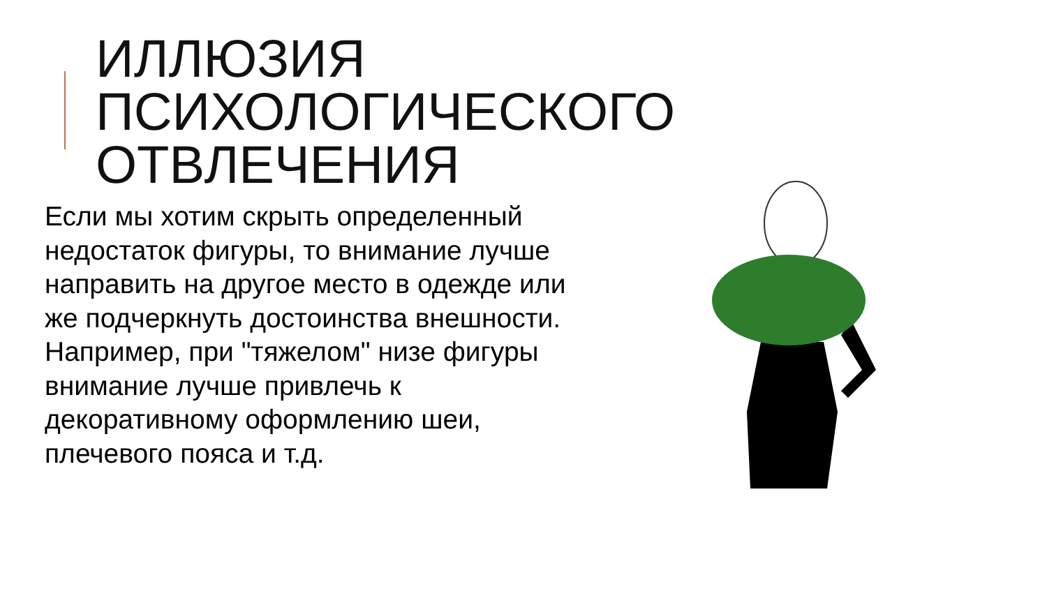ИЛЛЮЗИЯ
ПСИХОЛОГИЧЕСКОГО
ОТВЛЕЧЕНИЯ
Если мы хотим скрыть определенный недостаток фигуры, то внимание лучше направить на другое место в одежде или же подчеркнуть достоинства внешности. Например, при "тяжелом" низе фигуры внимание лучше привлечь к декоративному оформлению шеи, плечевого пояса и т.д.